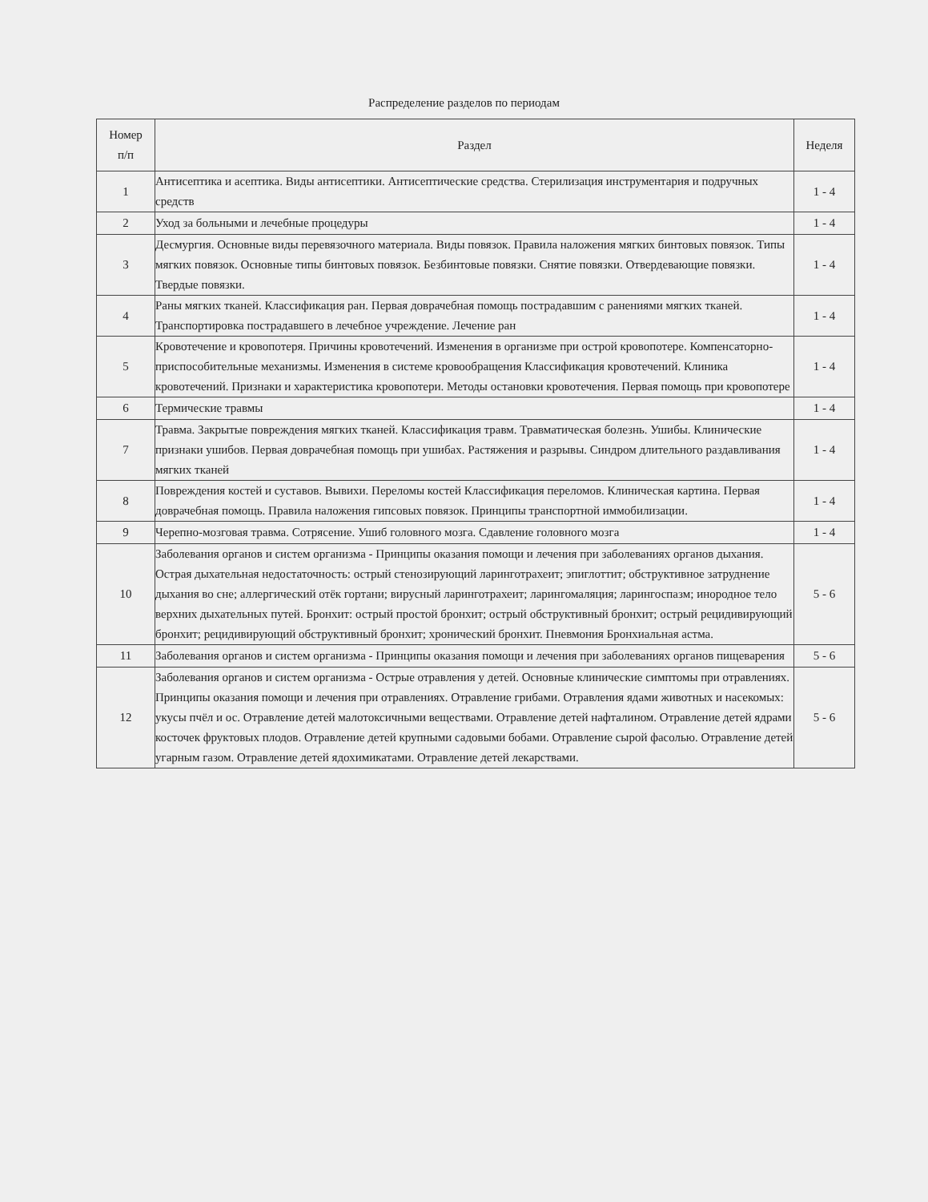Распределение разделов по периодам
| Номер п/п | Раздел | Неделя |
| --- | --- | --- |
| 1 | Антисептика и асептика. Виды антисептики. Антисептические средства. Стерилизация инструментария и подручных средств | 1 - 4 |
| 2 | Уход за больными и лечебные процедуры | 1 - 4 |
| 3 | Десмургия. Основные виды перевязочного материала. Виды повязок. Правила наложения мягких бинтовых повязок. Типы мягких повязок. Основные типы бинтовых повязок. Безбинтовые повязки. Снятие повязки. Отвердевающие повязки. Твердые повязки. | 1 - 4 |
| 4 | Раны мягких тканей. Классификация ран. Первая доврачебная помощь пострадавшим с ранениями мягких тканей. Транспортировка пострадавшего в лечебное учреждение. Лечение ран | 1 - 4 |
| 5 | Кровотечение и кровопотеря. Причины кровотечений. Изменения в организме при острой кровопотере. Компенсаторно-приспособительные механизмы. Изменения в системе кровообращения Классификация кровотечений. Клиника кровотечений. Признаки и характеристика кровопотери. Методы остановки кровотечения. Первая помощь при кровопотере | 1 - 4 |
| 6 | Термические травмы | 1 - 4 |
| 7 | Травма. Закрытые повреждения мягких тканей. Классификация травм. Травматическая болезнь. Ушибы. Клинические признаки ушибов. Первая доврачебная помощь при ушибах. Растяжения и разрывы. Синдром длительного раздавливания мягких тканей | 1 - 4 |
| 8 | Повреждения костей и суставов. Вывихи. Переломы костей Классификация переломов. Клиническая картина. Первая доврачебная помощь. Правила наложения гипсовых повязок. Принципы транспортной иммобилизации. | 1 - 4 |
| 9 | Черепно-мозговая травма. Сотрясение. Ушиб головного мозга. Сдавление головного мозга | 1 - 4 |
| 10 | Заболевания органов и систем организма - Принципы оказания помощи и лечения при заболеваниях органов дыхания. Острая дыхательная недостаточность: острый стенозирующий ларинготрахеит; эпиглоттит; обструктивное затруднение дыхания во сне; аллергический отёк гортани; вирусный ларинготрахеит; ларингомаляция; ларингоспазм; инородное тело верхних дыхательных путей. Бронхит: острый простой бронхит; острый обструктивный бронхит; острый рецидивирующий бронхит; рецидивирующий обструктивный бронхит; хронический бронхит. Пневмония Бронхиальная астма. | 5 - 6 |
| 11 | Заболевания органов и систем организма - Принципы оказания помощи и лечения при заболеваниях органов пищеварения | 5 - 6 |
| 12 | Заболевания органов и систем организма - Острые отравления у детей. Основные клинические симптомы при отравлениях. Принципы оказания помощи и лечения при отравлениях. Отравление грибами. Отравления ядами животных и насекомых: укусы пчёл и ос. Отравление детей малотоксичными веществами. Отравление детей нафталином. Отравление детей ядрами косточек фруктовых плодов. Отравление детей крупными садовыми бобами. Отравление сырой фасолью. Отравление детей угарным газом. Отравление детей ядохимикатами. Отравление детей лекарствами. | 5 - 6 |